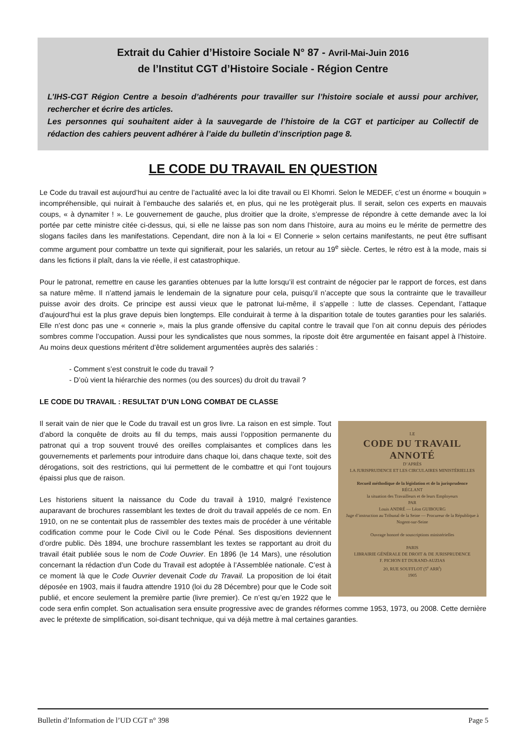Extrait du Cahier d’Histoire Sociale N° 87 - Avril-Mai-Juin 2016
de l’Institut CGT d’Histoire Sociale - Région Centre
L’IHS-CGT Région Centre a besoin d’adhérents pour travailler sur l’histoire sociale et aussi pour archiver, rechercher et écrire des articles.
Les personnes qui souhaitent aider à la sauvegarde de l’histoire de la CGT et participer au Collectif de rédaction des cahiers peuvent adhérer à l’aide du bulletin d’inscription page 8.
LE CODE DU TRAVAIL EN QUESTION
Le Code du travail est aujourd’hui au centre de l’actualité avec la loi dite travail ou El Khomri. Selon le MEDEF, c’est un énorme « bouquin » incompréhensible, qui nuirait à l’embauche des salariés et, en plus, qui ne les protègerait plus. Il serait, selon ces experts en mauvais coups, « à dynamiter ! ». Le gouvernement de gauche, plus droitier que la droite, s’empresse de répondre à cette demande avec la loi portée par cette ministre citée ci-dessus, qui, si elle ne laisse pas son nom dans l’histoire, aura au moins eu le mérite de permettre des slogans faciles dans les manifestations. Cependant, dire non à la loi « El Connerie » selon certains manifestants, ne peut être suffisant comme argument pour combattre un texte qui signifierait, pour les salariés, un retour au 19<sup>e</sup> siècle. Certes, le rétro est à la mode, mais si dans les fictions il plaît, dans la vie réelle, il est catastrophique.
Pour le patronat, remettre en cause les garanties obtenues par la lutte lorsqu’il est contraint de négocier par le rapport de forces, est dans sa nature même. Il n’attend jamais le lendemain de la signature pour cela, puisqu’il n’accepte que sous la contrainte que le travailleur puisse avoir des droits. Ce principe est aussi vieux que le patronat lui-même, il s’appelle : lutte de classes. Cependant, l’attaque d’aujourd’hui est la plus grave depuis bien longtemps. Elle conduirait à terme à la disparition totale de toutes garanties pour les salariés. Elle n’est donc pas une « connerie », mais la plus grande offensive du capital contre le travail que l’on ait connu depuis des périodes sombres comme l’occupation. Aussi pour les syndicalistes que nous sommes, la riposte doit être argumentée en faisant appel à l’histoire. Au moins deux questions méritent d’être solidement argumentées auprès des salariés :
- Comment s’est construit le code du travail ?
- D’où vient la hiérarchie des normes (ou des sources) du droit du travail ?
LE CODE DU TRAVAIL : RESULTAT D’UN LONG COMBAT DE CLASSE
LE
CODE DU TRAVAIL
ANNOTÉ
D’APRÈS
LA JURISPRUDENCE ET LES CIRCULAIRES MINISTÉRIELLES
Recueil méthodique de la législation et de la jurisprudence
RÉGLANT
la situation des Travailleurs et de leurs Employeurs
PAR
Louis ANDRÉ — Léon GUIBOURG
Juge d’instruction au Tribunal de la Seine — Procureur de la République à Nogent-sur-Seine
Ouvrage honoré de souscriptions ministérielles
PARIS
LIBRAIRIE GÉNÉRALE DE DROIT & DE JURISPRUDENCE
F. PICHON ET DURAND-AUZIAS
20, RUE SOUFFLOT (5<sup>e</sup> ARR<sup>t</sup>)
1905
Il serait vain de nier que le Code du travail est un gros livre. La raison en est simple. Tout d’abord la conquête de droits au fil du temps, mais aussi l’opposition permanente du patronat qui a trop souvent trouvé des oreilles complaisantes et complices dans les gouvernements et parlements pour introduire dans chaque loi, dans chaque texte, soit des dérogations, soit des restrictions, qui lui permettent de le combattre et qui l’ont toujours épaissi plus que de raison.
Les historiens situent la naissance du Code du travail à 1910, malgré l’existence auparavant de brochures rassemblant les textes de droit du travail appelés de ce nom. En 1910, on ne se contentait plus de rassembler des textes mais de procéder à une véritable codification comme pour le Code Civil ou le Code Pénal. Ses dispositions deviennent d’ordre public. Dès 1894, une brochure rassemblant les textes se rapportant au droit du travail était publiée sous le nom de Code Ouvrier. En 1896 (le 14 Mars), une résolution concernant la rédaction d’un Code du Travail est adoptée à l’Assemblée nationale. C’est à ce moment là que le Code Ouvrier devenait Code du Travail. La proposition de loi était déposée en 1903, mais il faudra attendre 1910 (loi du 28 Décembre) pour que le Code soit publié, et encore seulement la première partie (livre premier). Ce n’est qu’en 1922 que le code sera enfin complet. Son actualisation sera ensuite progressive avec de grandes réformes comme 1953, 1973, ou 2008. Cette dernière avec le prétexte de simplification, soi-disant technique, qui va déjà mettre à mal certaines garanties.
Bulletin d’Information de l’UD CGT n° 398 Page 5